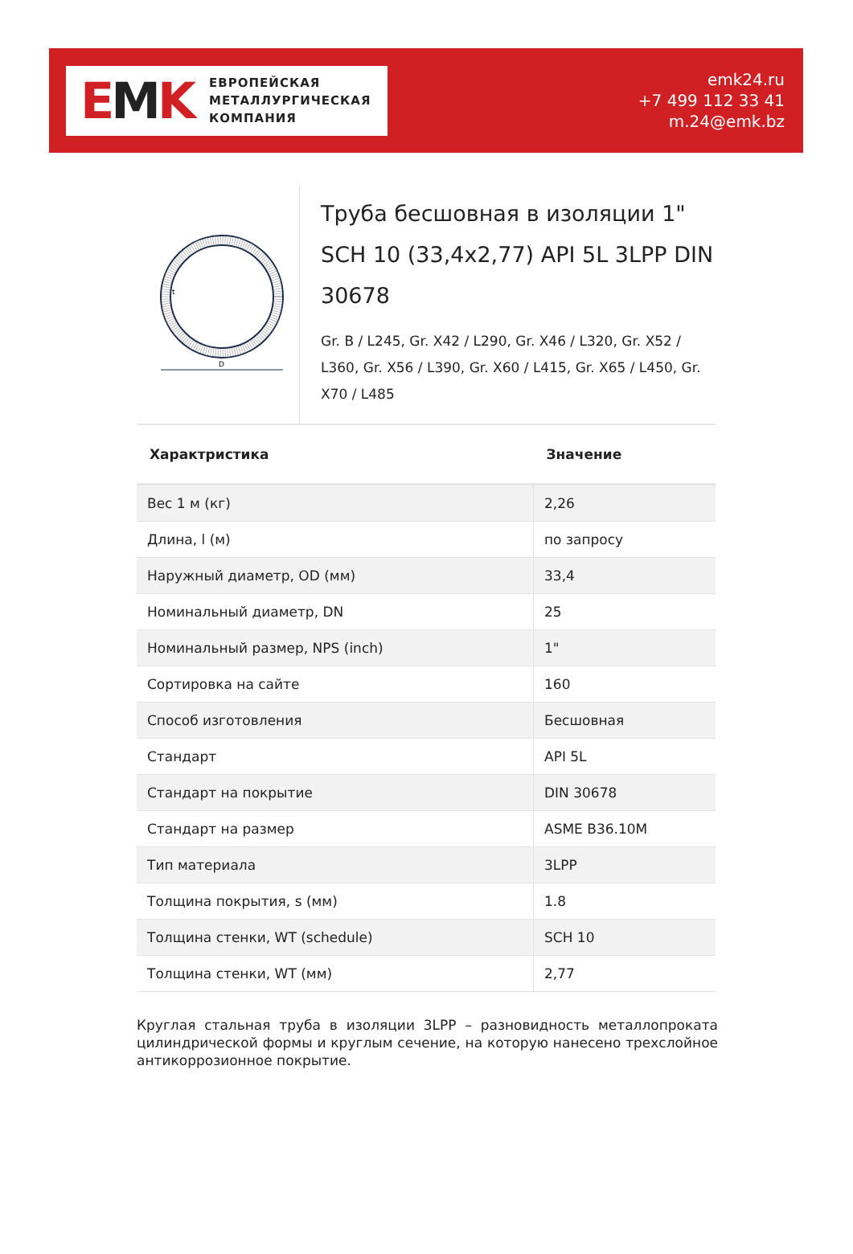EMK
ЕВРОПЕЙСКАЯ
МЕТАЛЛУРГИЧЕСКАЯ
КОМПАНИЯ
emk24.ru
+7 499 112 33 41
m.24@emk.bz
D
t
Труба бесшовная в изоляции 1" SCH 10 (33,4x2,77) API 5L 3LPP DIN 30678
Gr. B / L245, Gr. X42 / L290, Gr. X46 / L320, Gr. X52 / L360, Gr. X56 / L390, Gr. X60 / L415, Gr. X65 / L450, Gr. X70 / L485
| Характристика | Значение |
| --- | --- |
| Вес 1 м (кг) | 2,26 |
| Длина, l (м) | по запросу |
| Наружный диаметр, OD (мм) | 33,4 |
| Номинальный диаметр, DN | 25 |
| Номинальный размер, NPS (inch) | 1" |
| Сортировка на сайте | 160 |
| Способ изготовления | Бесшовная |
| Стандарт | API 5L |
| Стандарт на покрытие | DIN 30678 |
| Стандарт на размер | ASME B36.10M |
| Тип материала | 3LPP |
| Толщина покрытия, s (мм) | 1.8 |
| Толщина стенки, WT (schedule) | SCH 10 |
| Толщина стенки, WT (мм) | 2,77 |
Круглая стальная труба в изоляции 3LPP – разновидность металлопроката цилиндрической формы и круглым сечение, на которую нанесено трехслойное антикоррозионное покрытие.